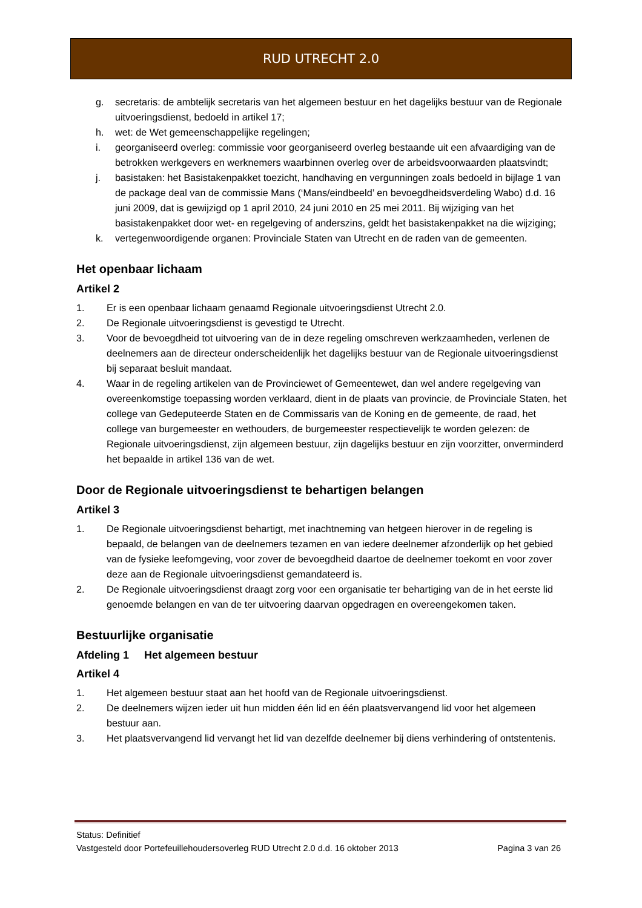RUD UTRECHT 2.0
g. secretaris: de ambtelijk secretaris van het algemeen bestuur en het dagelijks bestuur van de Regionale uitvoeringsdienst, bedoeld in artikel 17;
h. wet: de Wet gemeenschappelijke regelingen;
i. georganiseerd overleg: commissie voor georganiseerd overleg bestaande uit een afvaardiging van de betrokken werkgevers en werknemers waarbinnen overleg over de arbeidsvoorwaarden plaatsvindt;
j. basistaken: het Basistakenpakket toezicht, handhaving en vergunningen zoals bedoeld in bijlage 1 van de package deal van de commissie Mans (‘Mans/eindbeeld’ en bevoegdheidsverdeling Wabo) d.d. 16 juni 2009, dat is gewijzigd op 1 april 2010, 24 juni 2010 en 25 mei 2011. Bij wijziging van het basistakenpakket door wet- en regelgeving of anderszins, geldt het basistakenpakket na die wijziging;
k. vertegenwoordigende organen: Provinciale Staten van Utrecht en de raden van de gemeenten.
Het openbaar lichaam
Artikel 2
1. Er is een openbaar lichaam genaamd Regionale uitvoeringsdienst Utrecht 2.0.
2. De Regionale uitvoeringsdienst is gevestigd te Utrecht.
3. Voor de bevoegdheid tot uitvoering van de in deze regeling omschreven werkzaamheden, verlenen de deelnemers aan de directeur onderscheidenlijk het dagelijks bestuur van de Regionale uitvoeringsdienst bij separaat besluit mandaat.
4. Waar in de regeling artikelen van de Provinciewet of Gemeentewet, dan wel andere regelgeving van overeenkomstige toepassing worden verklaard, dient in de plaats van provincie, de Provinciale Staten, het college van Gedeputeerde Staten en de Commissaris van de Koning en de gemeente, de raad, het college van burgemeester en wethouders, de burgemeester respectievelijk te worden gelezen: de Regionale uitvoeringsdienst, zijn algemeen bestuur, zijn dagelijks bestuur en zijn voorzitter, onverminderd het bepaalde in artikel 136 van de wet.
Door de Regionale uitvoeringsdienst te behartigen belangen
Artikel 3
1. De Regionale uitvoeringsdienst behartigt, met inachtneming van hetgeen hierover in de regeling is bepaald, de belangen van de deelnemers tezamen en van iedere deelnemer afzonderlijk op het gebied van de fysieke leefomgeving, voor zover de bevoegdheid daartoe de deelnemer toekomt en voor zover deze aan de Regionale uitvoeringsdienst gemandateerd is.
2. De Regionale uitvoeringsdienst draagt zorg voor een organisatie ter behartiging van de in het eerste lid genoemde belangen en van de ter uitvoering daarvan opgedragen en overeengekomen taken.
Bestuurlijke organisatie
Afdeling 1 Het algemeen bestuur
Artikel 4
1. Het algemeen bestuur staat aan het hoofd van de Regionale uitvoeringsdienst.
2. De deelnemers wijzen ieder uit hun midden één lid en één plaatsvervangend lid voor het algemeen bestuur aan.
3. Het plaatsvervangend lid vervangt het lid van dezelfde deelnemer bij diens verhindering of ontstentenis.
Status: Definitief
Vastgesteld door Portefeuillehoudersoverleg RUD Utrecht 2.0 d.d. 16 oktober 2013 Pagina 3 van 26